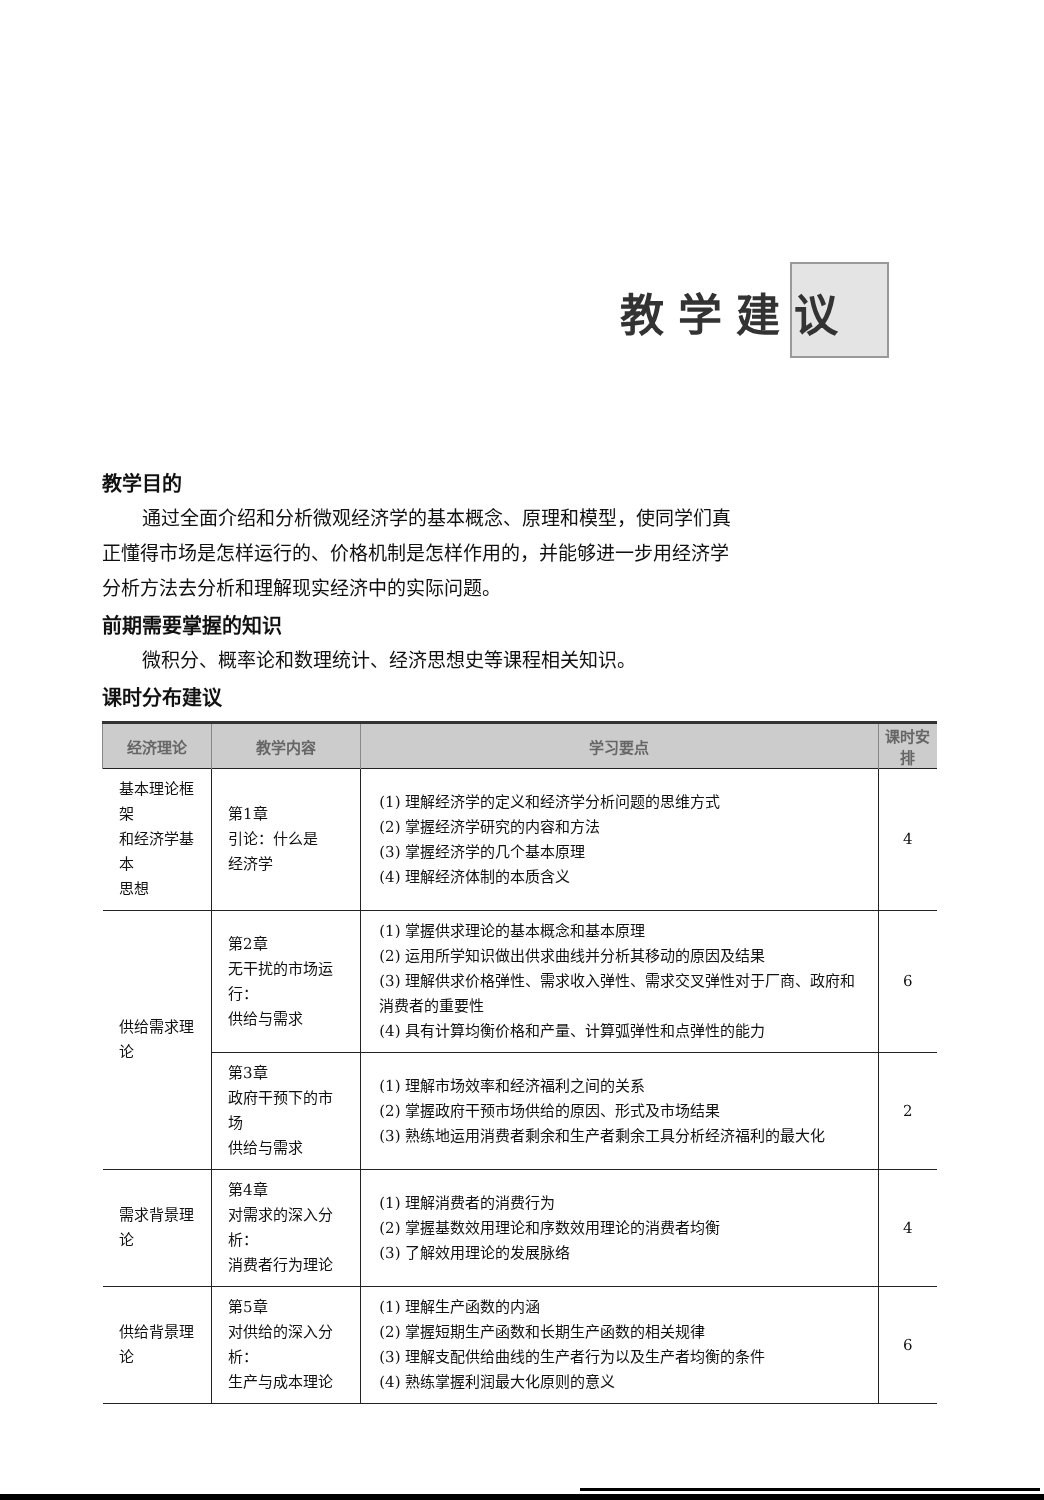教学建议
教学目的
通过全面介绍和分析微观经济学的基本概念、原理和模型，使同学们真正懂得市场是怎样运行的、价格机制是怎样作用的，并能够进一步用经济学分析方法去分析和理解现实经济中的实际问题。
前期需要掌握的知识
微积分、概率论和数理统计、经济思想史等课程相关知识。
课时分布建议
| 经济理论 | 教学内容 | 学习要点 | 课时安排 |
| --- | --- | --- | --- |
| 基本理论框架 和经济学基本 思想 | 第1章 引论：什么是 经济学 | (1) 理解经济学的定义和经济学分析问题的思维方式 (2) 掌握经济学研究的内容和方法 (3) 掌握经济学的几个基本原理 (4) 理解经济体制的本质含义 | 4 |
| 供给需求理论 | 第2章 无干扰的市场运行： 供给与需求 | (1) 掌握供求理论的基本概念和基本原理 (2) 运用所学知识做出供求曲线并分析其移动的原因及结果 (3) 理解供求价格弹性、需求收入弹性、需求交叉弹性对于厂商、政府和消费者的重要性 (4) 具有计算均衡价格和产量、计算弧弹性和点弹性的能力 | 6 |
| | 第3章 政府干预下的市场 供给与需求 | (1) 理解市场效率和经济福利之间的关系 (2) 掌握政府干预市场供给的原因、形式及市场结果 (3) 熟练地运用消费者剩余和生产者剩余工具分析经济福利的最大化 | 2 |
| 需求背景理论 | 第4章 对需求的深入分析： 消费者行为理论 | (1) 理解消费者的消费行为 (2) 掌握基数效用理论和序数效用理论的消费者均衡 (3) 了解效用理论的发展脉络 | 4 |
| 供给背景理论 | 第5章 对供给的深入分析： 生产与成本理论 | (1) 理解生产函数的内涵 (2) 掌握短期生产函数和长期生产函数的相关规律 (3) 理解支配供给曲线的生产者行为以及生产者均衡的条件 (4) 熟练掌握利润最大化原则的意义 | 6 |